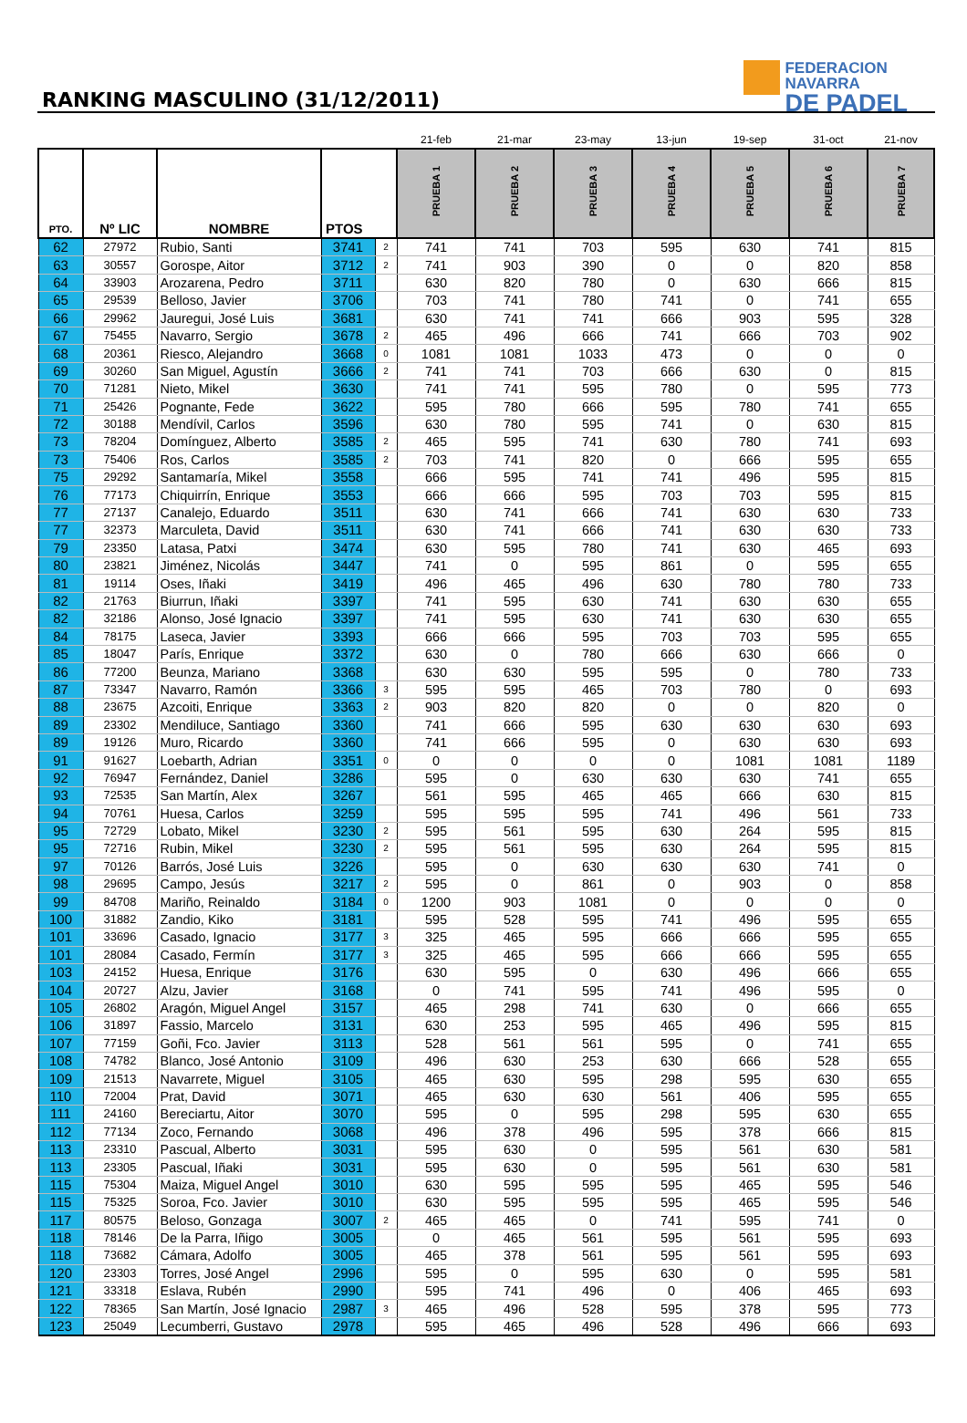RANKING MASCULINO (31/12/2011)
FEDERACION NAVARRA
DE PADEL
| | | | | | 21-feb | 21-mar | 23-may | 13-jun | 19-sep | 31-oct | 21-nov |
| --- | --- | --- | --- | --- | --- | --- | --- | --- | --- | --- | --- |
| PTO. | Nº LIC | NOMBRE | PTOS | | PRUEBA 1 | PRUEBA 2 | PRUEBA 3 | PRUEBA 4 | PRUEBA 5 | PRUEBA 6 | PRUEBA 7 |
| 62 | 27972 | Rubio, Santi | 3741 | 2 | 741 | 741 | 703 | 595 | 630 | 741 | 815 |
| 63 | 30557 | Gorospe, Aitor | 3712 | 2 | 741 | 903 | 390 | 0 | 0 | 820 | 858 |
| 64 | 33903 | Arozarena, Pedro | 3711 | | 630 | 820 | 780 | 0 | 630 | 666 | 815 |
| 65 | 29539 | Belloso, Javier | 3706 | | 703 | 741 | 780 | 741 | 0 | 741 | 655 |
| 66 | 29962 | Jauregui, José Luis | 3681 | | 630 | 741 | 741 | 666 | 903 | 595 | 328 |
| 67 | 75455 | Navarro, Sergio | 3678 | 2 | 465 | 496 | 666 | 741 | 666 | 703 | 902 |
| 68 | 20361 | Riesco, Alejandro | 3668 | 0 | 1081 | 1081 | 1033 | 473 | 0 | 0 | 0 |
| 69 | 30260 | San Miguel, Agustín | 3666 | 2 | 741 | 741 | 703 | 666 | 630 | 0 | 815 |
| 70 | 71281 | Nieto, Mikel | 3630 | | 741 | 741 | 595 | 780 | 0 | 595 | 773 |
| 71 | 25426 | Pognante, Fede | 3622 | | 595 | 780 | 666 | 595 | 780 | 741 | 655 |
| 72 | 30188 | Mendívil, Carlos | 3596 | | 630 | 780 | 595 | 741 | 0 | 630 | 815 |
| 73 | 78204 | Domínguez, Alberto | 3585 | 2 | 465 | 595 | 741 | 630 | 780 | 741 | 693 |
| 73 | 75406 | Ros, Carlos | 3585 | 2 | 703 | 741 | 820 | 0 | 666 | 595 | 655 |
| 75 | 29292 | Santamaría, Mikel | 3558 | | 666 | 595 | 741 | 741 | 496 | 595 | 815 |
| 76 | 77173 | Chiquirrín, Enrique | 3553 | | 666 | 666 | 595 | 703 | 703 | 595 | 815 |
| 77 | 27137 | Canalejo, Eduardo | 3511 | | 630 | 741 | 666 | 741 | 630 | 630 | 733 |
| 77 | 32373 | Marculeta, David | 3511 | | 630 | 741 | 666 | 741 | 630 | 630 | 733 |
| 79 | 23350 | Latasa, Patxi | 3474 | | 630 | 595 | 780 | 741 | 630 | 465 | 693 |
| 80 | 23821 | Jiménez, Nicolás | 3447 | | 741 | 0 | 595 | 861 | 0 | 595 | 655 |
| 81 | 19114 | Oses, Iñaki | 3419 | | 496 | 465 | 496 | 630 | 780 | 780 | 733 |
| 82 | 21763 | Biurrun, Iñaki | 3397 | | 741 | 595 | 630 | 741 | 630 | 630 | 655 |
| 82 | 32186 | Alonso, José Ignacio | 3397 | | 741 | 595 | 630 | 741 | 630 | 630 | 655 |
| 84 | 78175 | Laseca, Javier | 3393 | | 666 | 666 | 595 | 703 | 703 | 595 | 655 |
| 85 | 18047 | París, Enrique | 3372 | | 630 | 0 | 780 | 666 | 630 | 666 | 0 |
| 86 | 77200 | Beunza, Mariano | 3368 | | 630 | 630 | 595 | 595 | 0 | 780 | 733 |
| 87 | 73347 | Navarro, Ramón | 3366 | 3 | 595 | 595 | 465 | 703 | 780 | 0 | 693 |
| 88 | 23675 | Azcoiti, Enrique | 3363 | 2 | 903 | 820 | 820 | 0 | 0 | 820 | 0 |
| 89 | 23302 | Mendiluce, Santiago | 3360 | | 741 | 666 | 595 | 630 | 630 | 630 | 693 |
| 89 | 19126 | Muro, Ricardo | 3360 | | 741 | 666 | 595 | 0 | 630 | 630 | 693 |
| 91 | 91627 | Loebarth, Adrian | 3351 | 0 | 0 | 0 | 0 | 0 | 1081 | 1081 | 1189 |
| 92 | 76947 | Fernández, Daniel | 3286 | | 595 | 0 | 630 | 630 | 630 | 741 | 655 |
| 93 | 72535 | San Martín, Alex | 3267 | | 561 | 595 | 465 | 465 | 666 | 630 | 815 |
| 94 | 70761 | Huesa, Carlos | 3259 | | 595 | 595 | 595 | 741 | 496 | 561 | 733 |
| 95 | 72729 | Lobato, Mikel | 3230 | 2 | 595 | 561 | 595 | 630 | 264 | 595 | 815 |
| 95 | 72716 | Rubin, Mikel | 3230 | 2 | 595 | 561 | 595 | 630 | 264 | 595 | 815 |
| 97 | 70126 | Barrós, José Luis | 3226 | | 595 | 0 | 630 | 630 | 630 | 741 | 0 |
| 98 | 29695 | Campo, Jesús | 3217 | 2 | 595 | 0 | 861 | 0 | 903 | 0 | 858 |
| 99 | 84708 | Mariño, Reinaldo | 3184 | 0 | 1200 | 903 | 1081 | 0 | 0 | 0 | 0 |
| 100 | 31882 | Zandio, Kiko | 3181 | | 595 | 528 | 595 | 741 | 496 | 595 | 655 |
| 101 | 33696 | Casado, Ignacio | 3177 | 3 | 325 | 465 | 595 | 666 | 666 | 595 | 655 |
| 101 | 28084 | Casado, Fermín | 3177 | 3 | 325 | 465 | 595 | 666 | 666 | 595 | 655 |
| 103 | 24152 | Huesa, Enrique | 3176 | | 630 | 595 | 0 | 630 | 496 | 666 | 655 |
| 104 | 20727 | Alzu, Javier | 3168 | | 0 | 741 | 595 | 741 | 496 | 595 | 0 |
| 105 | 26802 | Aragón, Miguel Angel | 3157 | | 465 | 298 | 741 | 630 | 0 | 666 | 655 |
| 106 | 31897 | Fassio, Marcelo | 3131 | | 630 | 253 | 595 | 465 | 496 | 595 | 815 |
| 107 | 77159 | Goñi, Fco. Javier | 3113 | | 528 | 561 | 561 | 595 | 0 | 741 | 655 |
| 108 | 74782 | Blanco, José Antonio | 3109 | | 496 | 630 | 253 | 630 | 666 | 528 | 655 |
| 109 | 21513 | Navarrete, Miguel | 3105 | | 465 | 630 | 595 | 298 | 595 | 630 | 655 |
| 110 | 72004 | Prat, David | 3071 | | 465 | 630 | 630 | 561 | 406 | 595 | 655 |
| 111 | 24160 | Bereciartu, Aitor | 3070 | | 595 | 0 | 595 | 298 | 595 | 630 | 655 |
| 112 | 77134 | Zoco, Fernando | 3068 | | 496 | 378 | 496 | 595 | 378 | 666 | 815 |
| 113 | 23310 | Pascual, Alberto | 3031 | | 595 | 630 | 0 | 595 | 561 | 630 | 581 |
| 113 | 23305 | Pascual, Iñaki | 3031 | | 595 | 630 | 0 | 595 | 561 | 630 | 581 |
| 115 | 75304 | Maiza, Miguel Angel | 3010 | | 630 | 595 | 595 | 595 | 465 | 595 | 546 |
| 115 | 75325 | Soroa, Fco. Javier | 3010 | | 630 | 595 | 595 | 595 | 465 | 595 | 546 |
| 117 | 80575 | Beloso, Gonzaga | 3007 | 2 | 465 | 465 | 0 | 741 | 595 | 741 | 0 |
| 118 | 78146 | De la Parra, Iñigo | 3005 | | 0 | 465 | 561 | 595 | 561 | 595 | 693 |
| 118 | 73682 | Cámara, Adolfo | 3005 | | 465 | 378 | 561 | 595 | 561 | 595 | 693 |
| 120 | 23303 | Torres, José Angel | 2996 | | 595 | 0 | 595 | 630 | 0 | 595 | 581 |
| 121 | 33318 | Eslava, Rubén | 2990 | | 595 | 741 | 496 | 0 | 406 | 465 | 693 |
| 122 | 78365 | San Martín, José Ignacio | 2987 | 3 | 465 | 496 | 528 | 595 | 378 | 595 | 773 |
| 123 | 25049 | Lecumberri, Gustavo | 2978 | | 595 | 465 | 496 | 528 | 496 | 666 | 693 |